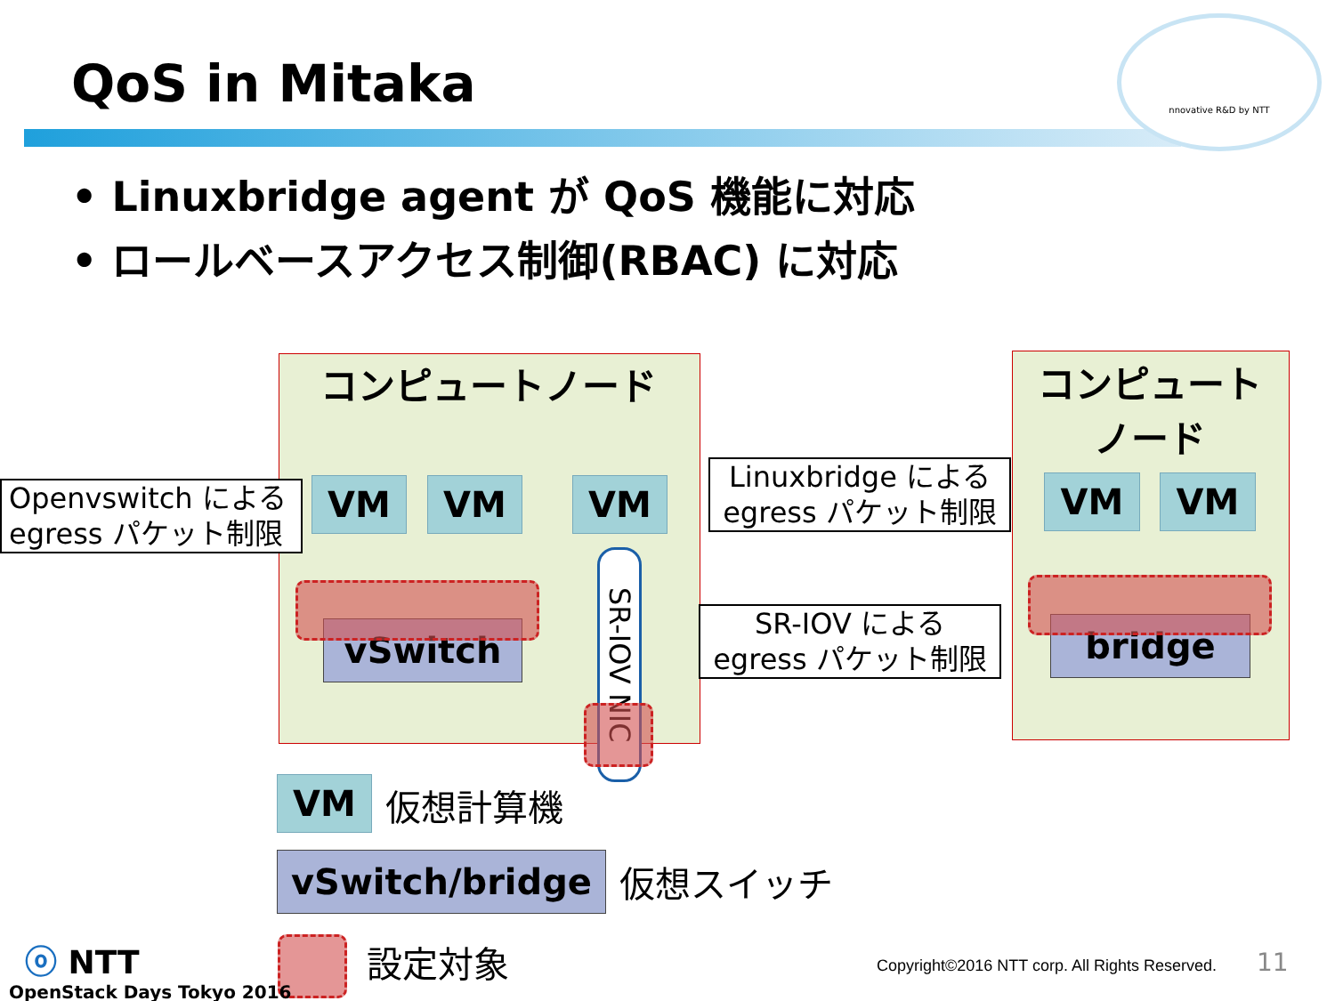nnovative R&D by NTT
QoS in Mitaka
• Linuxbridge agent が QoS 機能に対応
• ロールベースアクセス制御(RBAC) に対応
コンピュートノード
コンピュート
ノード
VM VM VM VM VM
vSwitch bridge
SR-IOV NIC
Openvswitch による egress パケット制限
Linuxbridge による egress パケット制限
SR-IOV による egress パケット制限
VM 仮想計算機
vSwitch/bridge 仮想スイッチ
設定対象
ⓞ NTT
OpenStack Days Tokyo 2016
Copyright©2016 NTT corp. All Rights Reserved.
11